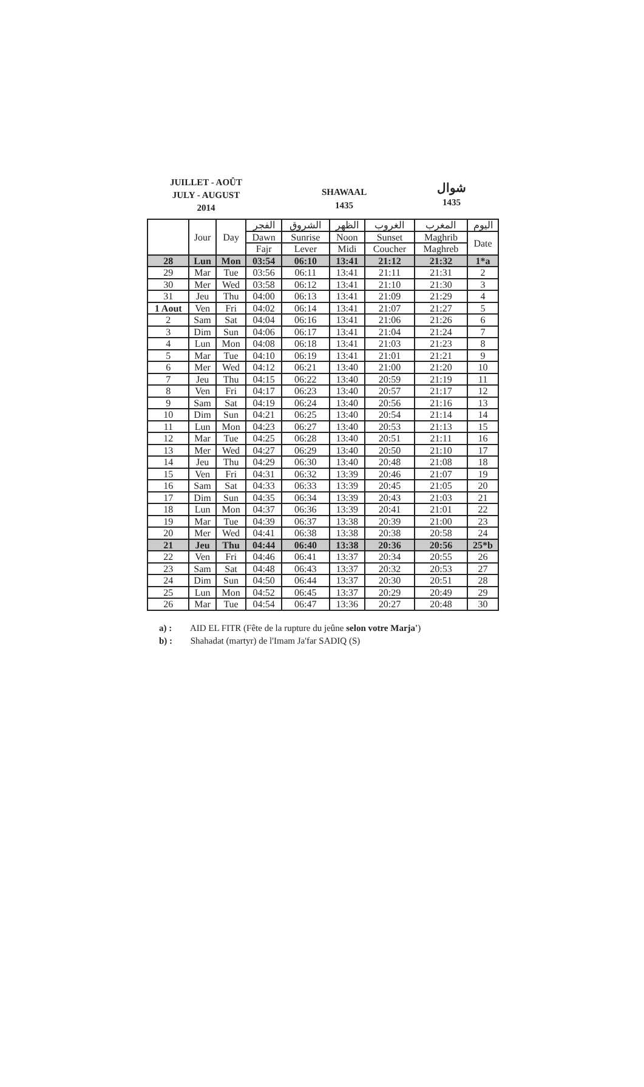JUILLET - AOÛT
JULY - AUGUST
2014
SHAWAAL
1435
شوال
1435
| | Jour | Day | الفجر | الشروق | الظهر | الغروب | المغرب | اليوم |
| --- | --- | --- | --- | --- | --- | --- | --- | --- |
| | | | Dawn | Sunrise | Noon | Sunset | Maghrib | Date |
| | | | Fajr | Lever | Midi | Coucher | Maghreb | |
| 28 | Lun | Mon | 03:54 | 06:10 | 13:41 | 21:12 | 21:32 | 1*a |
| 29 | Mar | Tue | 03:56 | 06:11 | 13:41 | 21:11 | 21:31 | 2 |
| 30 | Mer | Wed | 03:58 | 06:12 | 13:41 | 21:10 | 21:30 | 3 |
| 31 | Jeu | Thu | 04:00 | 06:13 | 13:41 | 21:09 | 21:29 | 4 |
| 1 Aout | Ven | Fri | 04:02 | 06:14 | 13:41 | 21:07 | 21:27 | 5 |
| 2 | Sam | Sat | 04:04 | 06:16 | 13:41 | 21:06 | 21:26 | 6 |
| 3 | Dim | Sun | 04:06 | 06:17 | 13:41 | 21:04 | 21:24 | 7 |
| 4 | Lun | Mon | 04:08 | 06:18 | 13:41 | 21:03 | 21:23 | 8 |
| 5 | Mar | Tue | 04:10 | 06:19 | 13:41 | 21:01 | 21:21 | 9 |
| 6 | Mer | Wed | 04:12 | 06:21 | 13:40 | 21:00 | 21:20 | 10 |
| 7 | Jeu | Thu | 04:15 | 06:22 | 13:40 | 20:59 | 21:19 | 11 |
| 8 | Ven | Fri | 04:17 | 06:23 | 13:40 | 20:57 | 21:17 | 12 |
| 9 | Sam | Sat | 04:19 | 06:24 | 13:40 | 20:56 | 21:16 | 13 |
| 10 | Dim | Sun | 04:21 | 06:25 | 13:40 | 20:54 | 21:14 | 14 |
| 11 | Lun | Mon | 04:23 | 06:27 | 13:40 | 20:53 | 21:13 | 15 |
| 12 | Mar | Tue | 04:25 | 06:28 | 13:40 | 20:51 | 21:11 | 16 |
| 13 | Mer | Wed | 04:27 | 06:29 | 13:40 | 20:50 | 21:10 | 17 |
| 14 | Jeu | Thu | 04:29 | 06:30 | 13:40 | 20:48 | 21:08 | 18 |
| 15 | Ven | Fri | 04:31 | 06:32 | 13:39 | 20:46 | 21:07 | 19 |
| 16 | Sam | Sat | 04:33 | 06:33 | 13:39 | 20:45 | 21:05 | 20 |
| 17 | Dim | Sun | 04:35 | 06:34 | 13:39 | 20:43 | 21:03 | 21 |
| 18 | Lun | Mon | 04:37 | 06:36 | 13:39 | 20:41 | 21:01 | 22 |
| 19 | Mar | Tue | 04:39 | 06:37 | 13:38 | 20:39 | 21:00 | 23 |
| 20 | Mer | Wed | 04:41 | 06:38 | 13:38 | 20:38 | 20:58 | 24 |
| 21 | Jeu | Thu | 04:44 | 06:40 | 13:38 | 20:36 | 20:56 | 25*b |
| 22 | Ven | Fri | 04:46 | 06:41 | 13:37 | 20:34 | 20:55 | 26 |
| 23 | Sam | Sat | 04:48 | 06:43 | 13:37 | 20:32 | 20:53 | 27 |
| 24 | Dim | Sun | 04:50 | 06:44 | 13:37 | 20:30 | 20:51 | 28 |
| 25 | Lun | Mon | 04:52 | 06:45 | 13:37 | 20:29 | 20:49 | 29 |
| 26 | Mar | Tue | 04:54 | 06:47 | 13:36 | 20:27 | 20:48 | 30 |
a) : AID EL FITR (Fête de la rupture du jeûne selon votre Marja')
b) : Shahadat (martyr) de l'Imam Ja'far SADIQ (S)